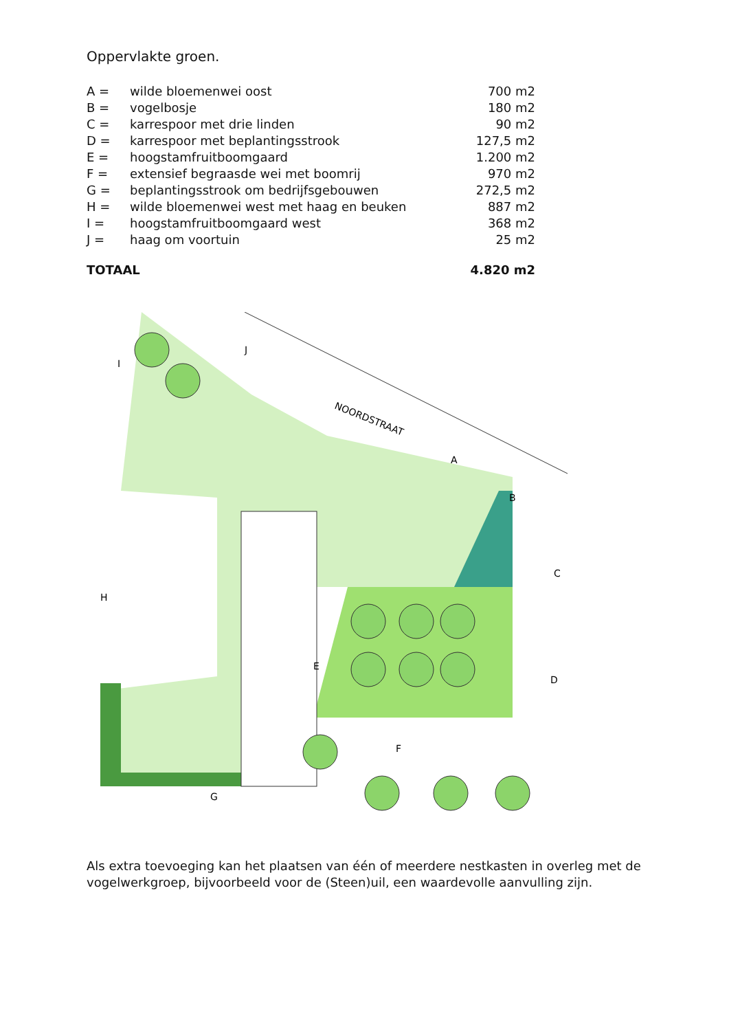Oppervlakte groen.
| A = | wilde bloemenwei oost | 700 m2 |
| B = | vogelbosje | 180 m2 |
| C = | karrespoor met drie linden | 90 m2 |
| D = | karrespoor met beplantingsstrook | 127,5 m2 |
| E = | hoogstamfruitboomgaard | 1.200 m2 |
| F = | extensief begraasde wei met boomrij | 970 m2 |
| G = | beplantingsstrook om bedrijfsgebouwen | 272,5 m2 |
| H = | wilde bloemenwei west met haag en beuken | 887 m2 |
| I = | hoogstamfruitboomgaard west | 368 m2 |
| J = | haag om voortuin | 25 m2 |
| TOTAAL | | 4.820 m2 |
NOORDSTRAAT
I
J
A
B
C
D
E
F
G
H
Als extra toevoeging kan het plaatsen van één of meerdere nestkasten in overleg met de vogelwerkgroep, bijvoorbeeld voor de (Steen)uil, een waardevolle aanvulling zijn.